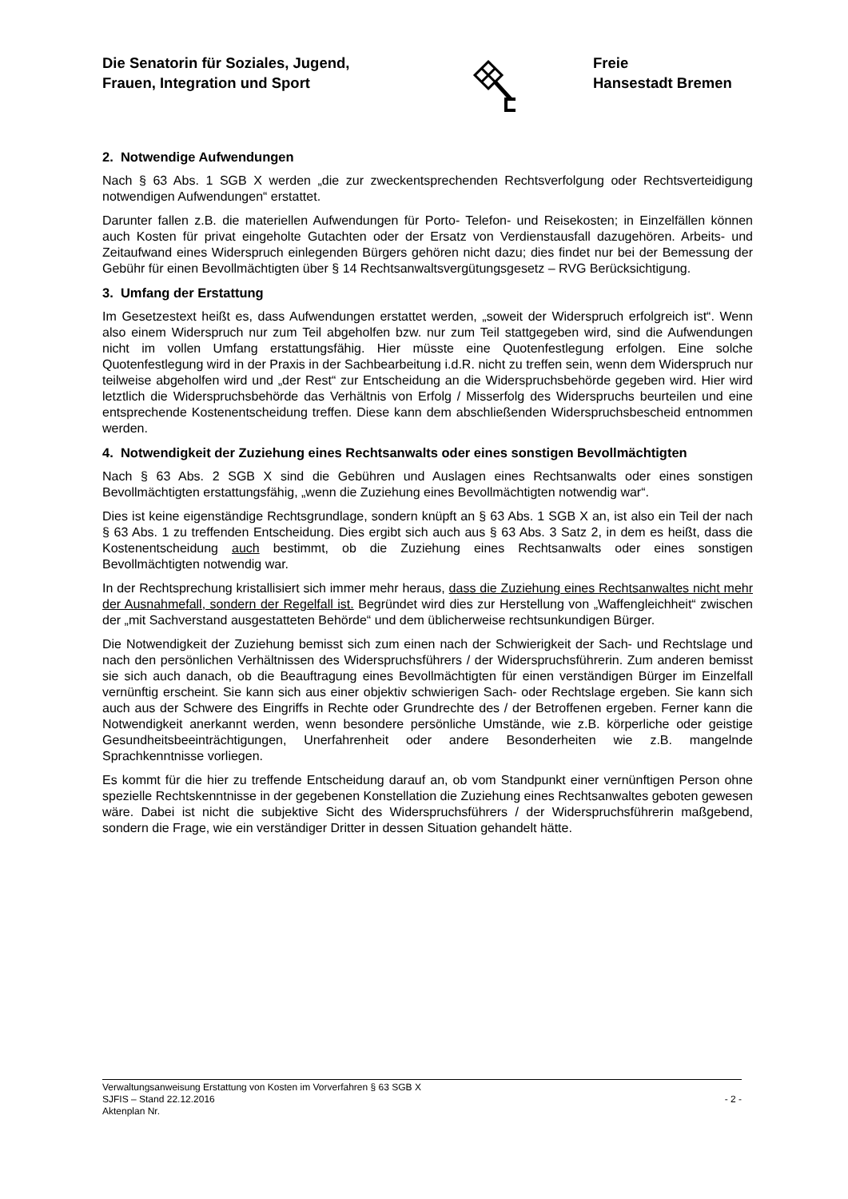Die Senatorin für Soziales, Jugend,
Frauen, Integration und Sport
Freie
Hansestadt Bremen
2. Notwendige Aufwendungen
Nach § 63 Abs. 1 SGB X werden „die zur zweckentsprechenden Rechtsverfolgung oder Rechtsverteidigung notwendigen Aufwendungen“ erstattet.
Darunter fallen z.B. die materiellen Aufwendungen für Porto- Telefon- und Reisekosten; in Einzelfällen können auch Kosten für privat eingeholte Gutachten oder der Ersatz von Verdienstausfall dazugehören. Arbeits- und Zeitaufwand eines Widerspruch einlegenden Bürgers gehören nicht dazu; dies findet nur bei der Bemessung der Gebühr für einen Bevollmächtigten über § 14 Rechtsanwaltsvergütungsgesetz – RVG Berücksichtigung.
3. Umfang der Erstattung
Im Gesetzestext heißt es, dass Aufwendungen erstattet werden, „soweit der Widerspruch erfolgreich ist“. Wenn also einem Widerspruch nur zum Teil abgeholfen bzw. nur zum Teil stattgegeben wird, sind die Aufwendungen nicht im vollen Umfang erstattungsfähig. Hier müsste eine Quotenfestlegung erfolgen. Eine solche Quotenfestlegung wird in der Praxis in der Sachbearbeitung i.d.R. nicht zu treffen sein, wenn dem Widerspruch nur teilweise abgeholfen wird und „der Rest“ zur Entscheidung an die Widerspruchsbehörde gegeben wird. Hier wird letztlich die Widerspruchsbehörde das Verhältnis von Erfolg / Misserfolg des Widerspruchs beurteilen und eine entsprechende Kostenentscheidung treffen. Diese kann dem abschließenden Widerspruchsbescheid entnommen werden.
4. Notwendigkeit der Zuziehung eines Rechtsanwalts oder eines sonstigen Bevollmächtigten
Nach § 63 Abs. 2 SGB X sind die Gebühren und Auslagen eines Rechtsanwalts oder eines sonstigen Bevollmächtigten erstattungsfähig, „wenn die Zuziehung eines Bevollmächtigten notwendig war“.
Dies ist keine eigenständige Rechtsgrundlage, sondern knüpft an § 63 Abs. 1 SGB X an, ist also ein Teil der nach § 63 Abs. 1 zu treffenden Entscheidung. Dies ergibt sich auch aus § 63 Abs. 3 Satz 2, in dem es heißt, dass die Kostenentscheidung auch bestimmt, ob die Zuziehung eines Rechtsanwalts oder eines sonstigen Bevollmächtigten notwendig war.
In der Rechtsprechung kristallisiert sich immer mehr heraus, dass die Zuziehung eines Rechtsanwaltes nicht mehr der Ausnahmefall, sondern der Regelfall ist. Begründet wird dies zur Herstellung von „Waffengleichheit“ zwischen der „mit Sachverstand ausgestatteten Behörde“ und dem üblicherweise rechtsunkundigen Bürger.
Die Notwendigkeit der Zuziehung bemisst sich zum einen nach der Schwierigkeit der Sach- und Rechtslage und nach den persönlichen Verhältnissen des Widerspruchsführers / der Widerspruchsführerin. Zum anderen bemisst sie sich auch danach, ob die Beauftragung eines Bevollmächtigten für einen verständigen Bürger im Einzelfall vernünftig erscheint. Sie kann sich aus einer objektiv schwierigen Sach- oder Rechtslage ergeben. Sie kann sich auch aus der Schwere des Eingriffs in Rechte oder Grundrechte des / der Betroffenen ergeben. Ferner kann die Notwendigkeit anerkannt werden, wenn besondere persönliche Umstände, wie z.B. körperliche oder geistige Gesundheitsbeeinträchtigungen, Unerfahrenheit oder andere Besonderheiten wie z.B. mangelnde Sprachkenntnisse vorliegen.
Es kommt für die hier zu treffende Entscheidung darauf an, ob vom Standpunkt einer vernünftigen Person ohne spezielle Rechtskenntnisse in der gegebenen Konstellation die Zuziehung eines Rechtsanwaltes geboten gewesen wäre. Dabei ist nicht die subjektive Sicht des Widerspruchsführers / der Widerspruchsführerin maßgebend, sondern die Frage, wie ein verständiger Dritter in dessen Situation gehandelt hätte.
Verwaltungsanweisung Erstattung von Kosten im Vorverfahren § 63 SGB X
SJFIS – Stand 22.12.2016 - 2 -
Aktenplan Nr.